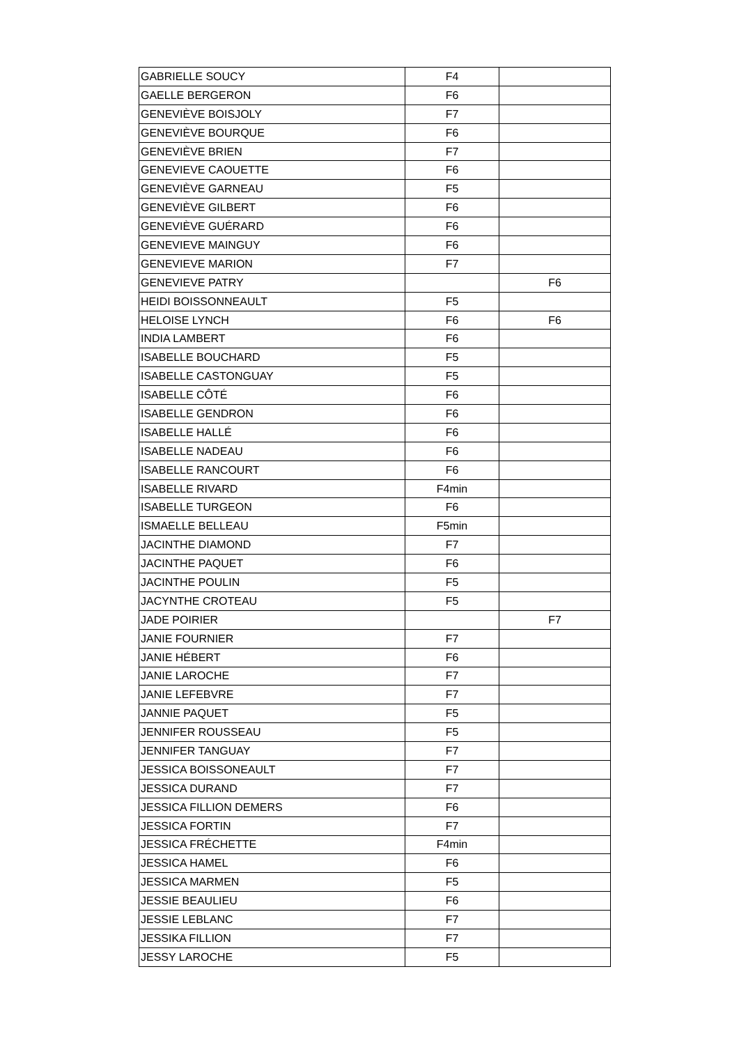| GABRIELLE SOUCY | F4 | |
| GAELLE BERGERON | F6 | |
| GENEVIÈVE BOISJOLY | F7 | |
| GENEVIÈVE BOURQUE | F6 | |
| GENEVIÈVE BRIEN | F7 | |
| GENEVIEVE CAOUETTE | F6 | |
| GENEVIÈVE GARNEAU | F5 | |
| GENEVIÈVE GILBERT | F6 | |
| GENEVIÈVE GUÉRARD | F6 | |
| GENEVIEVE MAINGUY | F6 | |
| GENEVIEVE MARION | F7 | |
| GENEVIEVE PATRY | | F6 |
| HEIDI BOISSONNEAULT | F5 | |
| HELOISE LYNCH | F6 | F6 |
| INDIA LAMBERT | F6 | |
| ISABELLE BOUCHARD | F5 | |
| ISABELLE CASTONGUAY | F5 | |
| ISABELLE CÔTÉ | F6 | |
| ISABELLE GENDRON | F6 | |
| ISABELLE HALLÉ | F6 | |
| ISABELLE NADEAU | F6 | |
| ISABELLE RANCOURT | F6 | |
| ISABELLE RIVARD | F4min | |
| ISABELLE TURGEON | F6 | |
| ISMAELLE BELLEAU | F5min | |
| JACINTHE DIAMOND | F7 | |
| JACINTHE PAQUET | F6 | |
| JACINTHE POULIN | F5 | |
| JACYNTHE CROTEAU | F5 | |
| JADE POIRIER | | F7 |
| JANIE FOURNIER | F7 | |
| JANIE HÉBERT | F6 | |
| JANIE LAROCHE | F7 | |
| JANIE LEFEBVRE | F7 | |
| JANNIE PAQUET | F5 | |
| JENNIFER ROUSSEAU | F5 | |
| JENNIFER TANGUAY | F7 | |
| JESSICA BOISSONEAULT | F7 | |
| JESSICA DURAND | F7 | |
| JESSICA FILLION DEMERS | F6 | |
| JESSICA FORTIN | F7 | |
| JESSICA FRÉCHETTE | F4min | |
| JESSICA HAMEL | F6 | |
| JESSICA MARMEN | F5 | |
| JESSIE BEAULIEU | F6 | |
| JESSIE LEBLANC | F7 | |
| JESSIKA FILLION | F7 | |
| JESSY LAROCHE | F5 | |